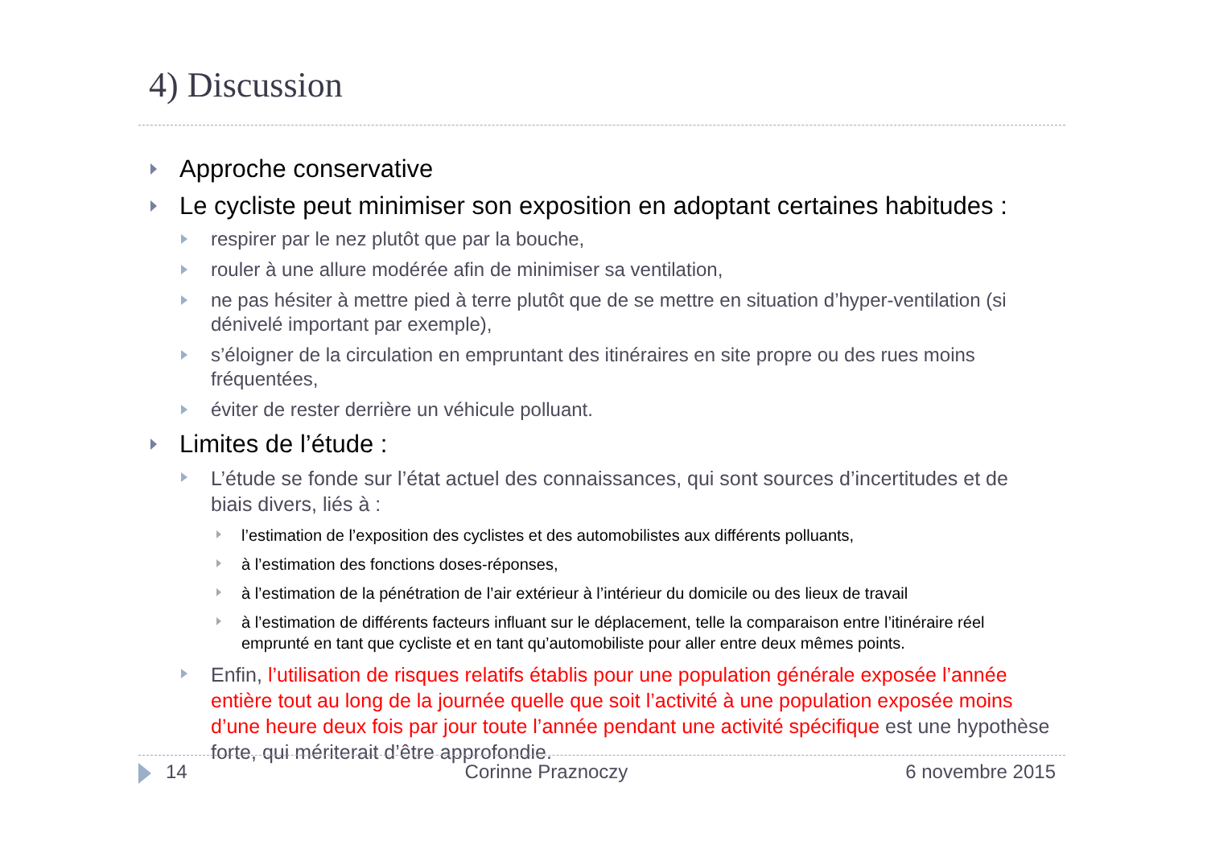4) Discussion
Approche conservative
Le cycliste peut minimiser son exposition en adoptant certaines habitudes :
respirer par le nez plutôt que par la bouche,
rouler à une allure modérée afin de minimiser sa ventilation,
ne pas hésiter à mettre pied à terre plutôt que de se mettre en situation d’hyper-ventilation (si dénivelé important par exemple),
s’éloigner de la circulation en empruntant des itinéraires en site propre ou des rues moins fréquentées,
éviter de rester derrière un véhicule polluant.
Limites de l’étude :
L’étude se fonde sur l’état actuel des connaissances, qui sont sources d’incertitudes et de biais divers, liés à :
l’estimation de l’exposition des cyclistes et des automobilistes aux différents polluants,
à l’estimation des fonctions doses-réponses,
à l’estimation de la pénétration de l’air extérieur à l’intérieur du domicile ou des lieux de travail
à l’estimation de différents facteurs influant sur le déplacement, telle la comparaison entre l’itinéraire réel emprunté en tant que cycliste et en tant qu’automobiliste pour aller entre deux mêmes points.
Enfin, l’utilisation de risques relatifs établis pour une population générale exposée l’année entière tout au long de la journée quelle que soit l’activité à une population exposée moins d’une heure deux fois par jour toute l’année pendant une activité spécifique est une hypothèse forte, qui mériterait d’être approfondie.
14 Corinne Praznoczy 6 novembre 2015